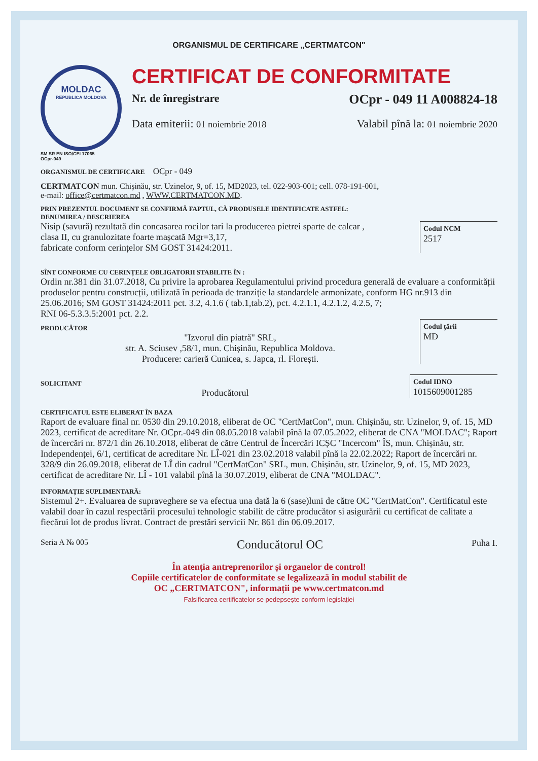ORGANISMUL DE CERTIFICARE „CERTMATCON"
MOLDAC
REPUBLICA MOLDOVA
SM SR EN ISO/CEI 17065
OCpr-049
CERTIFICAT DE CONFORMITATE
Nr. de înregistrare OCpr - 049 11 A008824-18
Data emiterii: 01 noiembrie 2018 Valabil pînă la: 01 noiembrie 2020
ORGANISMUL DE CERTIFICARE OCpr - 049
CERTMATCON mun. Chișinău, str. Uzinelor, 9, of. 15, MD2023, tel. 022-903-001; cell. 078-191-001,
e-mail: office@certmatcon.md , WWW.CERTMATCON.MD.
PRIN PREZENTUL DOCUMENT SE CONFIRMĂ FAPTUL, CĂ PRODUSELE IDENTIFICATE ASTFEL:
DENUMIREA / DESCRIEREA
Nisip (savură) rezultată din concasarea rocilor tari la producerea pietrei sparte de calcar ,
clasa II, cu granulozitate foarte mașcată Mgr=3,17,
fabricate conform cerințelor SM GOST 31424:2011.
Codul NCM
2517
SÎNT CONFORME CU CERINȚELE OBLIGATORII STABILITE ÎN :
Ordin nr.381 din 31.07.2018, Cu privire la aprobarea Regulamentului privind procedura generală de evaluare a conformității produselor pentru construcții, utilizată în perioada de tranziție la standardele armonizate, conform HG nr.913 din 25.06.2016; SM GOST 31424:2011 pct. 3.2, 4.1.6 ( tab.1,tab.2), pct. 4.2.1.1, 4.2.1.2, 4.2.5, 7;
RNI 06-5.3.3.5:2001 pct. 2.2.
PRODUCĂTOR
"Izvorul din piatră" SRL,
str. A. Sciusev ,58/1, mun. Chișinău, Republica Moldova.
Producere: carieră Cunicea, s. Japca, rl. Florești.
Codul țării
MD
SOLICITANT
Producătorul
Codul IDNO
1015609001285
CERTIFICATUL ESTE ELIBERAT ÎN BAZA
Raport de evaluare final nr. 0530 din 29.10.2018, eliberat de OC "CertMatCon", mun. Chișinău, str. Uzinelor, 9, of. 15, MD 2023, certificat de acreditare Nr. OCpr.-049 din 08.05.2018 valabil pînă la 07.05.2022, eliberat de CNA "MOLDAC"; Raport de încercări nr. 872/1 din 26.10.2018, eliberat de către Centrul de Încercări ICȘC "Incercom" ÎS, mun. Chișinău, str. Independenței, 6/1, certificat de acreditare Nr. LÎ-021 din 23.02.2018 valabil pînă la 22.02.2022; Raport de încercări nr. 328/9 din 26.09.2018, eliberat de LÎ din cadrul "CertMatCon" SRL, mun. Chișinău, str. Uzinelor, 9, of. 15, MD 2023, certificat de acreditare Nr. LÎ - 101 valabil pînă la 30.07.2019, eliberat de CNA "MOLDAC".
INFORMAȚIE SUPLIMENTARĂ:
Sistemul 2+. Evaluarea de supraveghere se va efectua una dată la 6 (sase)luni de către OC "CertMatCon". Certificatul este valabil doar în cazul respectării procesului tehnologic stabilit de către producător si asigurării cu certificat de calitate a fiecărui lot de produs livrat. Contract de prestări servicii Nr. 861 din 06.09.2017.
Seria A № 005 Conducătorul OC Puha I.
În atenția antreprenorilor și organelor de control!
Copiile certificatelor de conformitate se legalizează în modul stabilit de
OC „CERTMATCON", informații pe www.certmatcon.md
Falsificarea certificatelor se pedepsește conform legislației